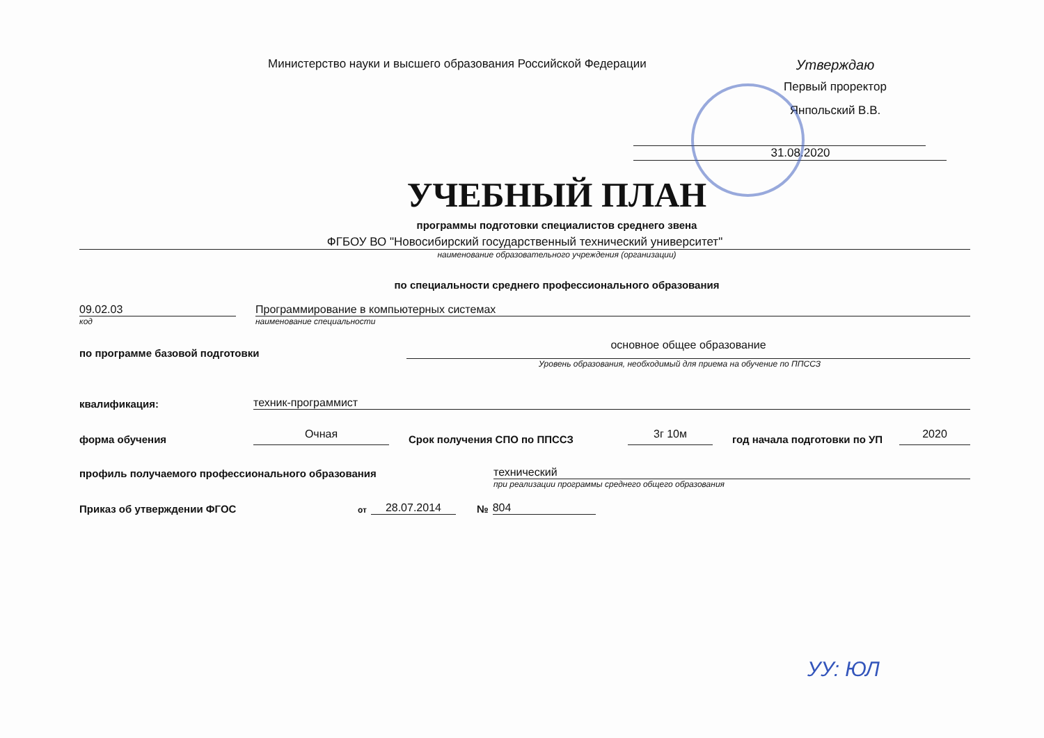Министерство науки и высшего образования Российской Федерации
Утверждаю
Первый проректор
Янпольский В.В.
31.08.2020
УЧЕБНЫЙ ПЛАН
программы подготовки специалистов среднего звена
ФГБОУ ВО "Новосибирский государственный технический университет"
наименование образовательного учреждения (организации)
по специальности среднего профессионального образования
09.02.03
Программирование в компьютерных системах
код
наименование специальности
по программе базовой подготовки
основное общее образование
Уровень образования, необходимый для приема на обучение по ППССЗ
квалификация:
техник-программист
форма обучения
Очная
Срок получения СПО по ППССЗ
3г 10м
год начала подготовки по УП
2020
профиль получаемого профессионального образования
технический
при реализации программы среднего общего образования
Приказ об утверждении ФГОС
от
28.07.2014
№
804
УУ: ЮЛ